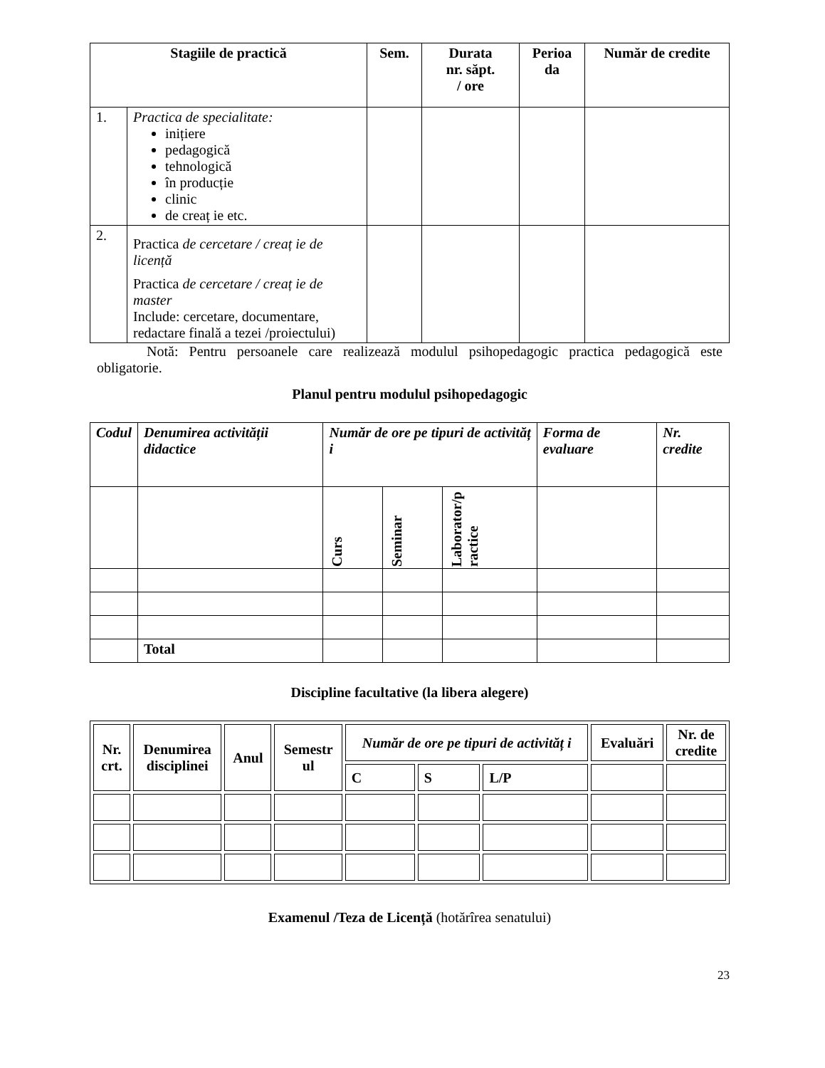| Stagiile de practică | | Sem. | Durata nr. săpt. / ore | Perioa da | Număr de credite |
| --- | --- | --- | --- | --- | --- |
| 1. | Practica de specialitate: inițiere pedagogică tehnologică în producție clinic de creaț ie etc. | | | | |
| 2. | Practica de cercetare / creaț ie de licență Practica de cercetare / creaț ie de master Include: cercetare, documentare, redactare finală a tezei /proiectului) | | | | |
Notă: Pentru persoanele care realizează modulul psihopedagogic practica pedagogică este obligatorie.
Planul pentru modulul psihopedagogic
| Codul | Denumirea activității didactice | Număr de ore pe tipuri de activităț i | | | Forma de evaluare | Nr. credite |
| --- | --- | --- | --- | --- | --- | --- |
| | | Curs | Seminar | Laborator/p ractice | | |
| | Total | | | | | |
Discipline facultative (la libera alegere)
| Nr. crt. | Denumirea disciplinei | Anul | Semestr ul | Număr de ore pe tipuri de activităț i | | | Evaluări | Nr. de credite |
| --- | --- | --- | --- | --- | --- | --- | --- | --- |
| | | | | C | S | L/P | | |
Examenul /Teza de Licență (hotărîrea senatului)
23